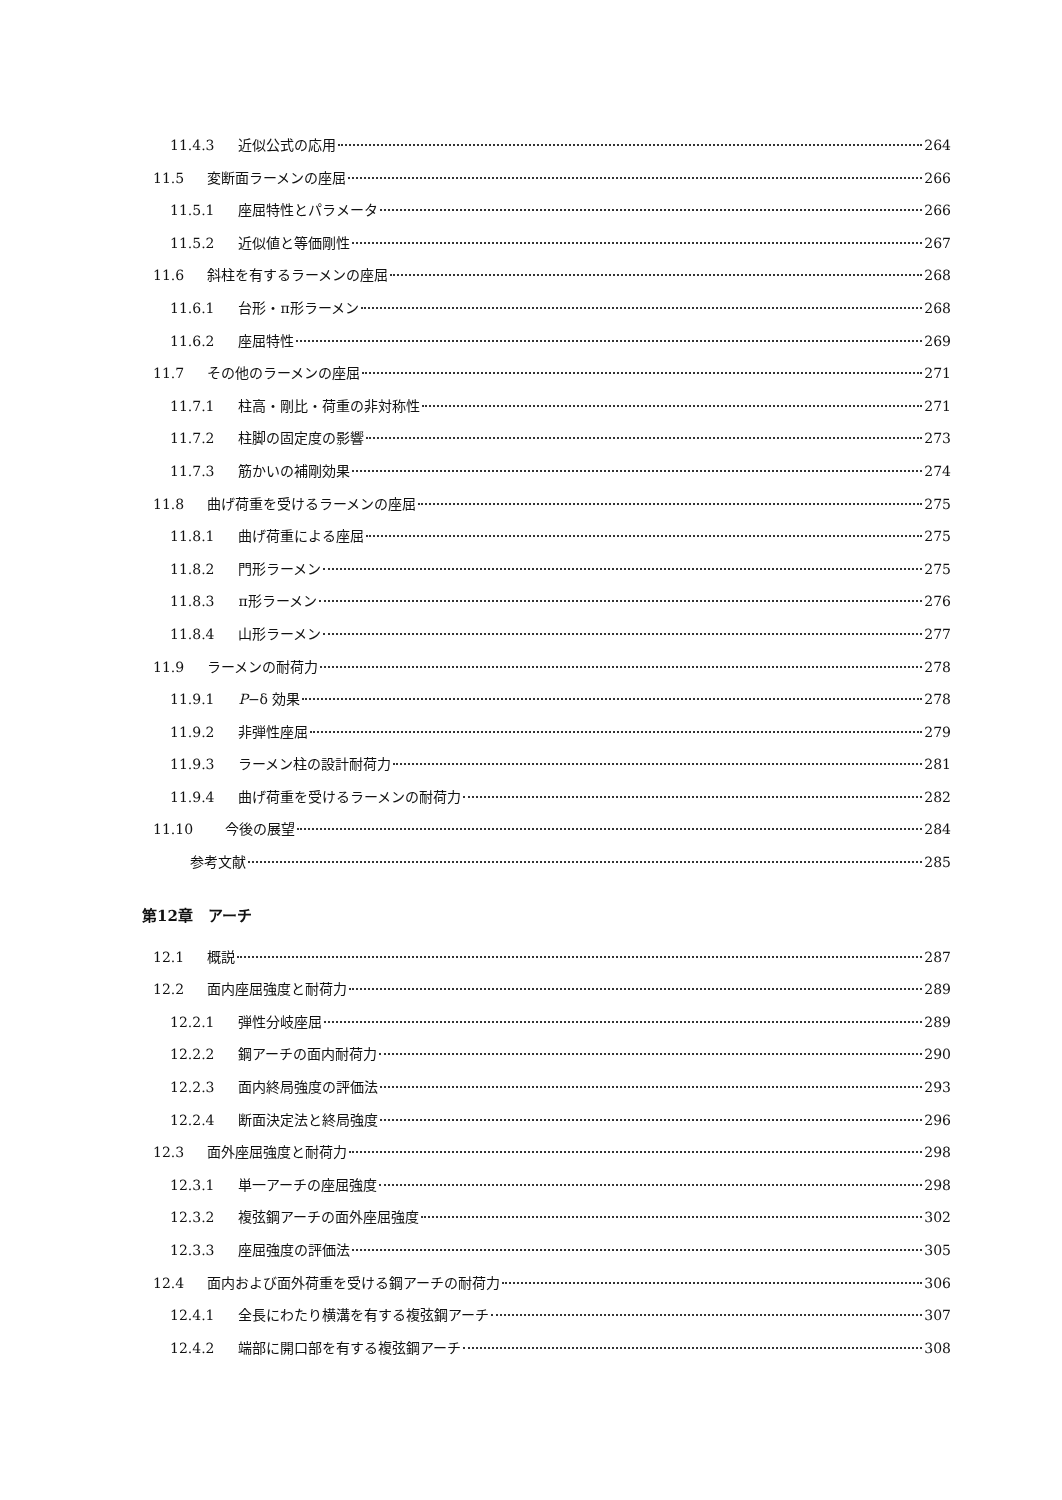11.4.3 近似公式の応用 264
11.5 変断面ラーメンの座屈 266
11.5.1 座屈特性とパラメータ 266
11.5.2 近似値と等価剛性 267
11.6 斜柱を有するラーメンの座屈 268
11.6.1 台形・π形ラーメン 268
11.6.2 座屈特性 269
11.7 その他のラーメンの座屈 271
11.7.1 柱高・剛比・荷重の非対称性 271
11.7.2 柱脚の固定度の影響 273
11.7.3 筋かいの補剛効果 274
11.8 曲げ荷重を受けるラーメンの座屈 275
11.8.1 曲げ荷重による座屈 275
11.8.2 門形ラーメン 275
11.8.3 π形ラーメン 276
11.8.4 山形ラーメン 277
11.9 ラーメンの耐荷力 278
11.9.1 P−δ 効果 278
11.9.2 非弾性座屈 279
11.9.3 ラーメン柱の設計耐荷力 281
11.9.4 曲げ荷重を受けるラーメンの耐荷力 282
11.10 今後の展望 284
参考文献 285
第12章　アーチ
12.1 概説 287
12.2 面内座屈強度と耐荷力 289
12.2.1 弾性分岐座屈 289
12.2.2 鋼アーチの面内耐荷力 290
12.2.3 面内終局強度の評価法 293
12.2.4 断面決定法と終局強度 296
12.3 面外座屈強度と耐荷力 298
12.3.1 単一アーチの座屈強度 298
12.3.2 複弦鋼アーチの面外座屈強度 302
12.3.3 座屈強度の評価法 305
12.4 面内および面外荷重を受ける鋼アーチの耐荷力 306
12.4.1 全長にわたり横溝を有する複弦鋼アーチ 307
12.4.2 端部に開口部を有する複弦鋼アーチ 308